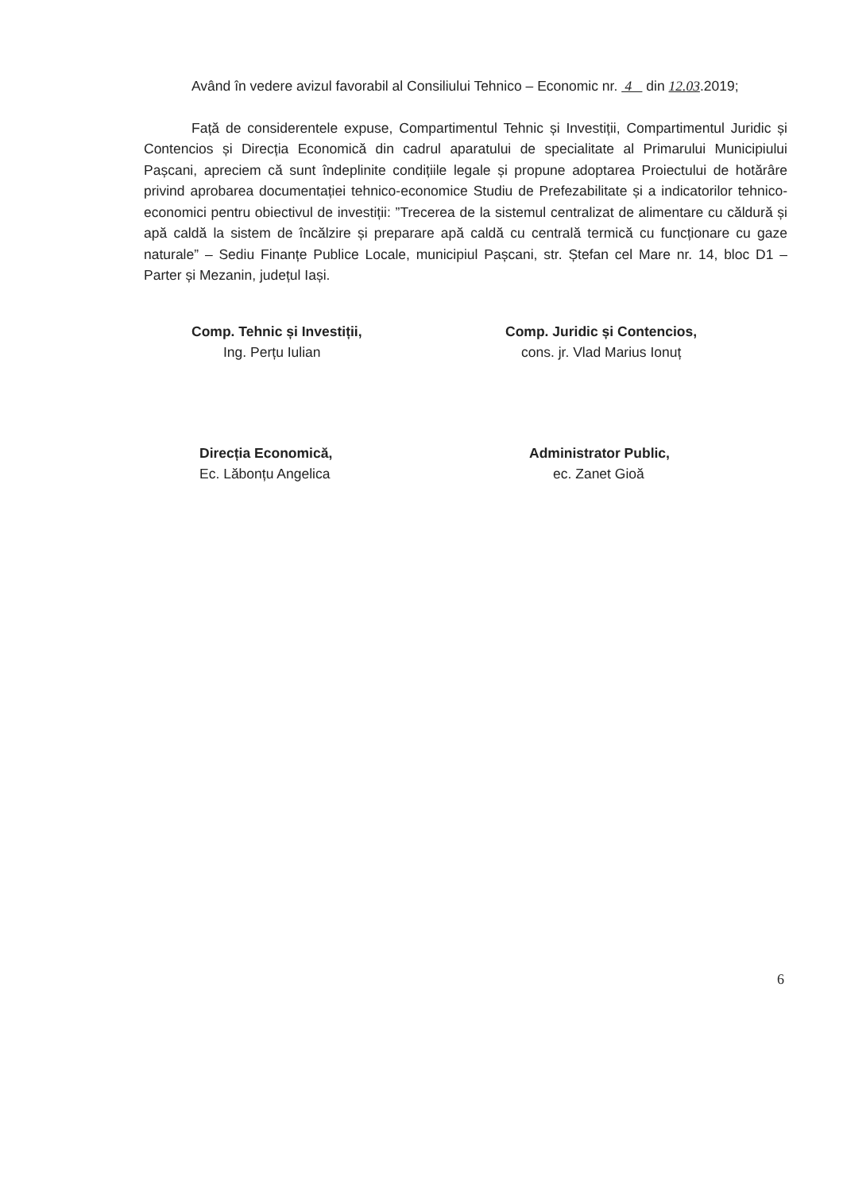Având în vedere avizul favorabil al Consiliului Tehnico – Economic nr. 4 din 12. 03.2019;
Față de considerentele expuse, Compartimentul Tehnic și Investiții, Compartimentul Juridic și Contencios și Direcția Economică din cadrul aparatului de specialitate al Primarului Municipiului Pașcani, apreciem că sunt îndeplinite condițiile legale și propune adoptarea Proiectului de hotărâre privind aprobarea documentației tehnico-economice Studiu de Prefezabilitate și a indicatorilor tehnico-economici pentru obiectivul de investiții: ”Trecerea de la sistemul centralizat de alimentare cu căldură și apă caldă la sistem de încălzire și preparare apă caldă cu centrală termică cu funcționare cu gaze naturale” – Sediu Finanțe Publice Locale, municipiul Pașcani, str. Ștefan cel Mare nr. 14, bloc D1 – Parter și Mezanin, județul Iași.
Comp. Tehnic și Investiții,
Ing. Perțu Iulian
Direcția Economică,
Ec. Lăbonțu Angelica
Comp. Juridic și Contencios,
cons. jr. Vlad Marius Ionuț
Administrator Public,
ec. Zanet Gioă
6